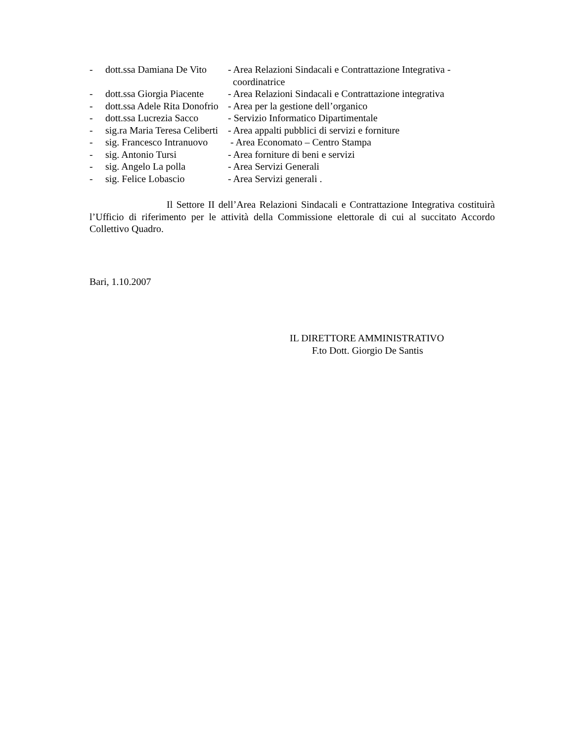- dott.ssa Damiana De Vito
- Area Relazioni Sindacali e Contrattazione Integrativa -
coordinatrice
- dott.ssa Giorgia Piacente
- Area Relazioni Sindacali e Contrattazione integrativa
- dott.ssa Adele Rita Donofrio
- Area per la gestione dell’organico
- dott.ssa Lucrezia Sacco
- Servizio Informatico Dipartimentale
- sig.ra Maria Teresa Celiberti
- Area appalti pubblici di servizi e forniture
- sig. Francesco Intranuovo
- Area Economato – Centro Stampa
- sig. Antonio Tursi - Area forniture di beni e servizi
- sig. Angelo La polla - Area Servizi Generali
- sig. Felice Lobascio - Area Servizi generali .
Il Settore II dell’Area Relazioni Sindacali e Contrattazione Integrativa costituirà l’Ufficio di riferimento per le attività della Commissione elettorale di cui al succitato Accordo Collettivo Quadro.
Bari, 1.10.2007
IL DIRETTORE AMMINISTRATIVO
F.to Dott. Giorgio De Santis